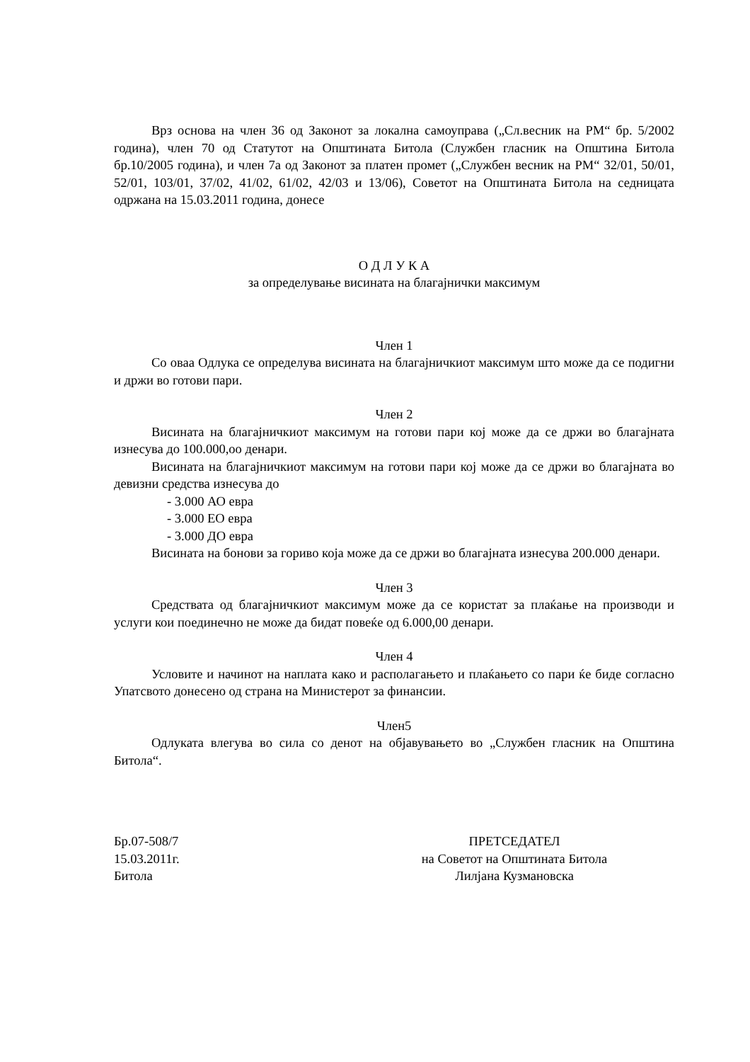Врз основа на член 36 од Законот за локална самоуправа („Сл.весник на РМ“ бр. 5/2002 година), член 70 од Статутот на Општината Битола (Службен гласник на Општина Битола бр.10/2005 година), и член 7а од Законот за платен промет („Службен весник на РМ“ 32/01, 50/01, 52/01, 103/01, 37/02, 41/02, 61/02, 42/03 и 13/06), Советот на Општината Битола на седницата одржана на 15.03.2011 година, донесе
О Д Л У К А
за определување висината на благајнички максимум
Член 1
Со оваа Одлука се определува висината на благајничкиот максимум што може да се подигни и држи во готови пари.
Член 2
Висината на благајничкиот максимум на готови пари кој може да се држи во благајната изнесува до 100.000,оо денари.
Висината на благајничкиот максимум на готови пари кој може да се држи во благајната во девизни средства изнесува до
- 3.000 АО евра
- 3.000 ЕО евра
- 3.000 ДО евра
Висината на бонови за гориво која може да се држи во благајната изнесува 200.000 денари.
Член 3
Средствата од благајничкиот максимум може да се користат за плаќање на производи и услуги кои поединечно не може да бидат повеќе од 6.000,00 денари.
Член 4
Условите и начинот на наплата како и располагањето и плаќањето со пари ќе биде согласно Упатсвото донесено од страна на Министерот за финансии.
Член5
Одлуката влегува во сила со денот на објавувањето во „Службен гласник на Општина Битола“.
Бр.07-508/7
15.03.2011г.
Битола
ПРЕТСЕДАТЕЛ
на Советот на Општината Битола
Лилјана Кузмановска